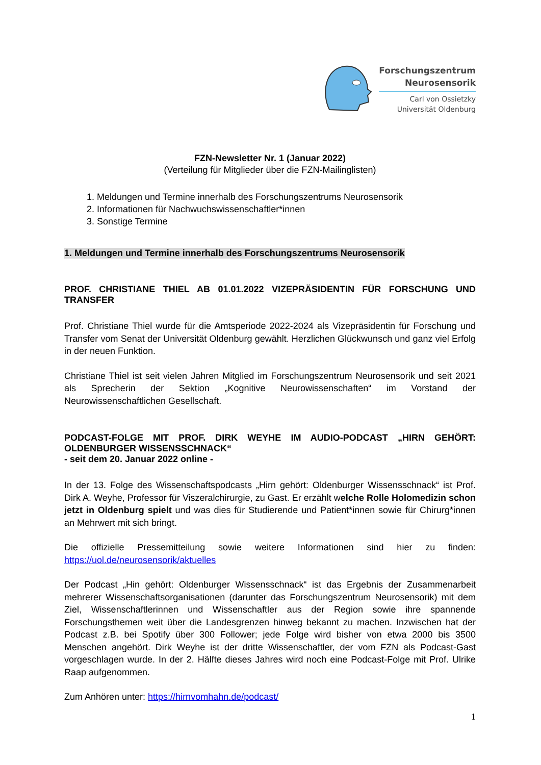Forschungszentrum
Neurosensorik
Carl von Ossietzky
Universität Oldenburg
FZN-Newsletter Nr. 1 (Januar 2022)
(Verteilung für Mitglieder über die FZN-Mailinglisten)
1. Meldungen und Termine innerhalb des Forschungszentrums Neurosensorik
2. Informationen für Nachwuchswissenschaftler*innen
3. Sonstige Termine
1. Meldungen und Termine innerhalb des Forschungszentrums Neurosensorik
PROF. CHRISTIANE THIEL AB 01.01.2022 VIZEPRÄSIDENTIN FÜR FORSCHUNG UND TRANSFER
Prof. Christiane Thiel wurde für die Amtsperiode 2022-2024 als Vizepräsidentin für Forschung und Transfer vom Senat der Universität Oldenburg gewählt. Herzlichen Glückwunsch und ganz viel Erfolg in der neuen Funktion.
Christiane Thiel ist seit vielen Jahren Mitglied im Forschungszentrum Neurosensorik und seit 2021 als Sprecherin der Sektion „Kognitive Neurowissenschaften“ im Vorstand der Neurowissenschaftlichen Gesellschaft.
PODCAST-FOLGE MIT PROF. DIRK WEYHE IM AUDIO-PODCAST „HIRN GEHÖRT: OLDENBURGER WISSENSSCHNACK“
- seit dem 20. Januar 2022 online -
In der 13. Folge des Wissenschaftspodcasts „Hirn gehört: Oldenburger Wissensschnack“ ist Prof. Dirk A. Weyhe, Professor für Viszeralchirurgie, zu Gast. Er erzählt welche Rolle Holomedizin schon jetzt in Oldenburg spielt und was dies für Studierende und Patient*innen sowie für Chirurg*innen an Mehrwert mit sich bringt.
Die offizielle Pressemitteilung sowie weitere Informationen sind hier zu finden: https://uol.de/neurosensorik/aktuelles
Der Podcast „Hin gehört: Oldenburger Wissensschnack“ ist das Ergebnis der Zusammenarbeit mehrerer Wissenschaftsorganisationen (darunter das Forschungszentrum Neurosensorik) mit dem Ziel, Wissenschaftlerinnen und Wissenschaftler aus der Region sowie ihre spannende Forschungsthemen weit über die Landesgrenzen hinweg bekannt zu machen. Inzwischen hat der Podcast z.B. bei Spotify über 300 Follower; jede Folge wird bisher von etwa 2000 bis 3500 Menschen angehört. Dirk Weyhe ist der dritte Wissenschaftler, der vom FZN als Podcast-Gast vorgeschlagen wurde. In der 2. Hälfte dieses Jahres wird noch eine Podcast-Folge mit Prof. Ulrike Raap aufgenommen.
Zum Anhören unter: https://hirnvomhahn.de/podcast/
1